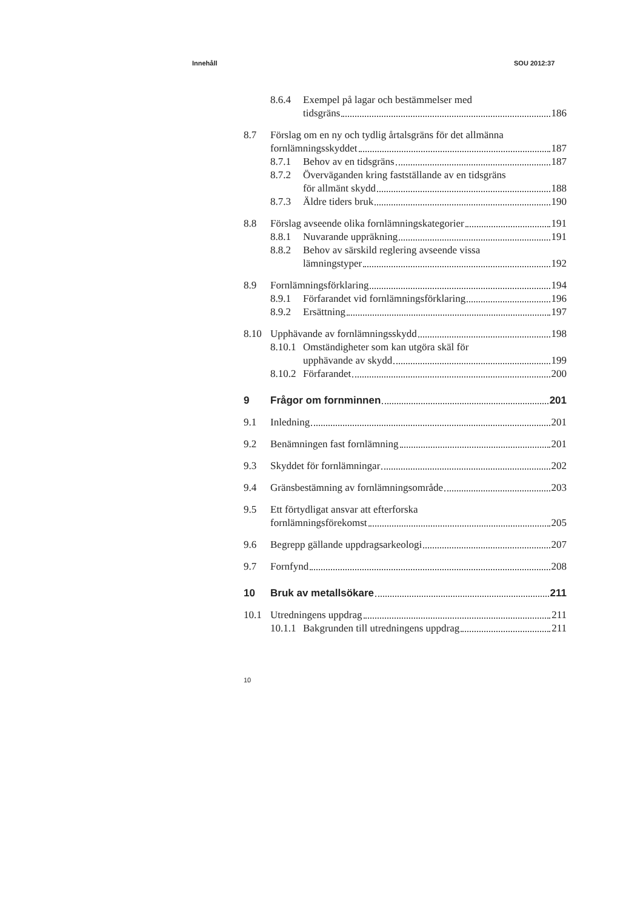Innehåll SOU 2012:37
8.6.4
Exempel på lagar och bestämmelser med
tidsgräns 186
8.7
Förslag om en ny och tydlig årtalsgräns för det allmänna
fornlämningsskyddet 187
8.7.1
Behov av en tidsgräns 187
8.7.2
Överväganden kring fastställande av en tidsgräns
för allmänt skydd 188
8.7.3
Äldre tiders bruk 190
8.8
Förslag avseende olika fornlämningskategorier 191
8.8.1
Nuvarande uppräkning 191
8.8.2
Behov av särskild reglering avseende vissa
lämningstyper 192
8.9
Fornlämningsförklaring 194
8.9.1
Förfarandet vid fornlämningsförklaring 196
8.9.2
Ersättning 197
8.10
Upphävande av fornlämningsskydd 198
8.10.1
Omständigheter som kan utgöra skäl för
upphävande av skydd 199
8.10.2
Förfarandet 200
9
Frågor om fornminnen 201
9.1
Inledning 201
9.2
Benämningen fast fornlämning 201
9.3
Skyddet för fornlämningar 202
9.4
Gränsbestämning av fornlämningsområde 203
9.5
Ett förtydligat ansvar att efterforska
fornlämningsförekomst 205
9.6
Begrepp gällande uppdragsarkeologi 207
9.7
Fornfynd 208
10
Bruk av metallsökare 211
10.1
Utredningens uppdrag 211
10.1.1
Bakgrunden till utredningens uppdrag 211
10